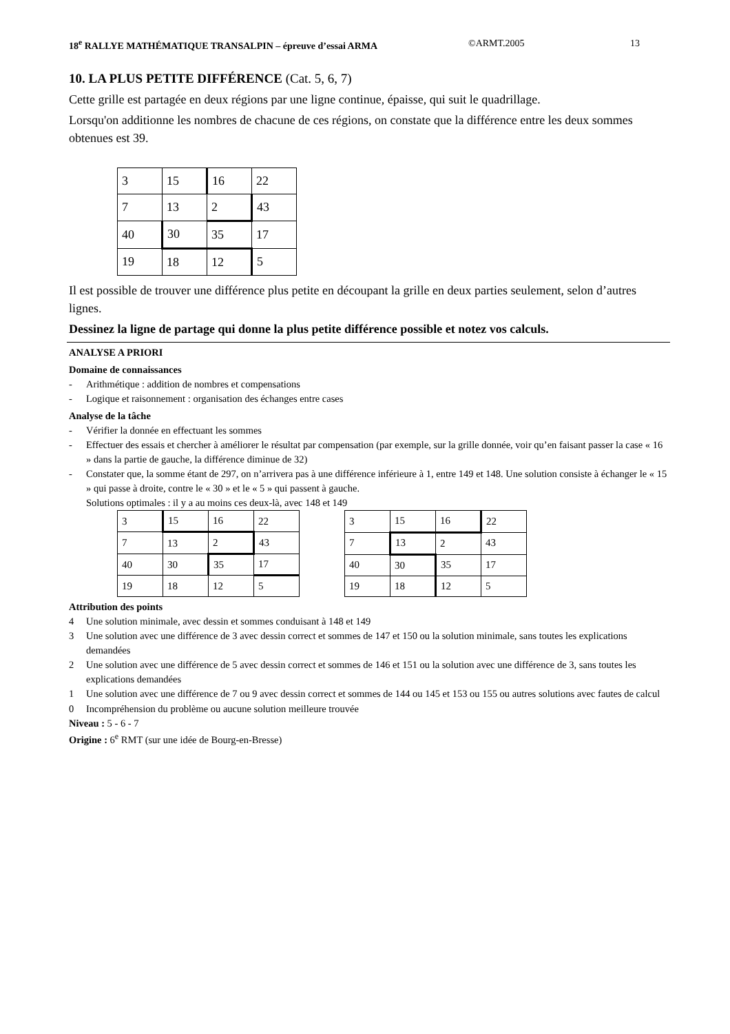18<sup>e</sup> RALLYE MATHÉMATIQUE TRANSALPIN – épreuve d’essai ARMA
©ARMT.2005 13
10. LA PLUS PETITE DIFFÉRENCE (Cat. 5, 6, 7)
Cette grille est partagée en deux régions par une ligne continue, épaisse, qui suit le quadrillage.
Lorsqu'on additionne les nombres de chacune de ces régions, on constate que la différence entre les deux sommes obtenues est 39.
| 3 | 15 | 16 | 22 |
| 7 | 13 | 2 | 43 |
| 40 | 30 | 35 | 17 |
| 19 | 18 | 12 | 5 |
Il est possible de trouver une différence plus petite en découpant la grille en deux parties seulement, selon d’autres lignes.
Dessinez la ligne de partage qui donne la plus petite différence possible et notez vos calculs.
ANALYSE A PRIORI
Domaine de connaissances
- Arithmétique : addition de nombres et compensations
- Logique et raisonnement : organisation des échanges entre cases
Analyse de la tâche
- Vérifier la donnée en effectuant les sommes
- Effectuer des essais et chercher à améliorer le résultat par compensation (par exemple, sur la grille donnée, voir qu’en faisant passer la case « 16 » dans la partie de gauche, la différence diminue de 32)
- Constater que, la somme étant de 297, on n’arrivera pas à une différence inférieure à 1, entre 149 et 148. Une solution consiste à échanger le « 15 » qui passe à droite, contre le « 30 » et le « 5 » qui passent à gauche.
Solutions optimales : il y a au moins ces deux-là, avec 148 et 149
| 3 | 15 | 16 | 22 |
| 7 | 13 | 2 | 43 |
| 40 | 30 | 35 | 17 |
| 19 | 18 | 12 | 5 |
| 3 | 15 | 16 | 22 |
| 7 | 13 | 2 | 43 |
| 40 | 30 | 35 | 17 |
| 19 | 18 | 12 | 5 |
Attribution des points
4 Une solution minimale, avec dessin et sommes conduisant à 148 et 149
3 Une solution avec une différence de 3 avec dessin correct et sommes de 147 et 150 ou la solution minimale, sans toutes les explications demandées
2 Une solution avec une différence de 5 avec dessin correct et sommes de 146 et 151 ou la solution avec une différence de 3, sans toutes les explications demandées
1 Une solution avec une différence de 7 ou 9 avec dessin correct et sommes de 144 ou 145 et 153 ou 155 ou autres solutions avec fautes de calcul
0 Incompréhension du problème ou aucune solution meilleure trouvée
Niveau : 5 - 6 - 7
Origine : 6<sup>e</sup> RMT (sur une idée de Bourg-en-Bresse)